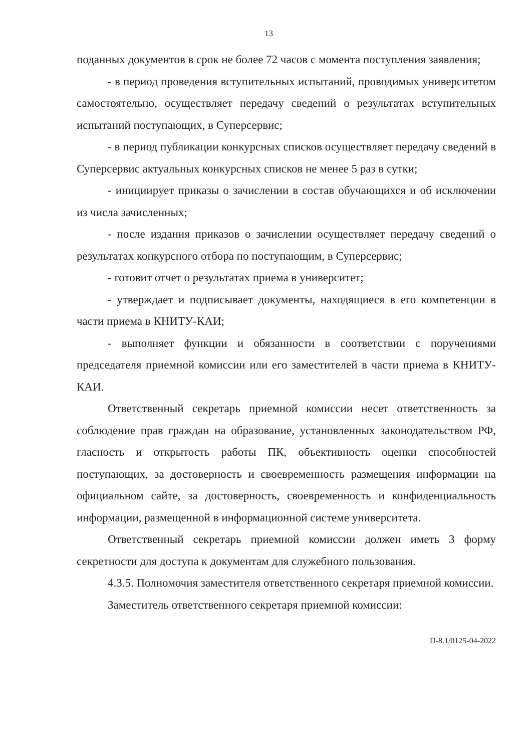13
поданных документов в срок не более 72 часов с момента поступления заявления;
- в период проведения вступительных испытаний, проводимых университетом самостоятельно, осуществляет передачу сведений о результатах вступительных испытаний поступающих, в Суперсервис;
- в период публикации конкурсных списков осуществляет передачу сведений в Суперсервис актуальных конкурсных списков не менее 5 раз в сутки;
- инициирует приказы о зачислении в состав обучающихся и об исключении из числа зачисленных;
- после издания приказов о зачислении осуществляет передачу сведений о результатах конкурсного отбора по поступающим, в Суперсервис;
- готовит отчет о результатах приема в университет;
- утверждает и подписывает документы, находящиеся в его компетенции в части приема в КНИТУ-КАИ;
- выполняет функции и обязанности в соответствии с поручениями председателя приемной комиссии или его заместителей в части приема в КНИТУ-КАИ.
Ответственный секретарь приемной комиссии несет ответственность за соблюдение прав граждан на образование, установленных законодательством РФ, гласность и открытость работы ПК, объективность оценки способностей поступающих, за достоверность и своевременность размещения информации на официальном сайте, за достоверность, своевременность и конфиденциальность информации, размещенной в информационной системе университета.
Ответственный секретарь приемной комиссии должен иметь 3 форму секретности для доступа к документам для служебного пользования.
4.3.5. Полномочия заместителя ответственного секретаря приемной комиссии.
Заместитель ответственного секретаря приемной комиссии:
П-8.1/0125-04-2022